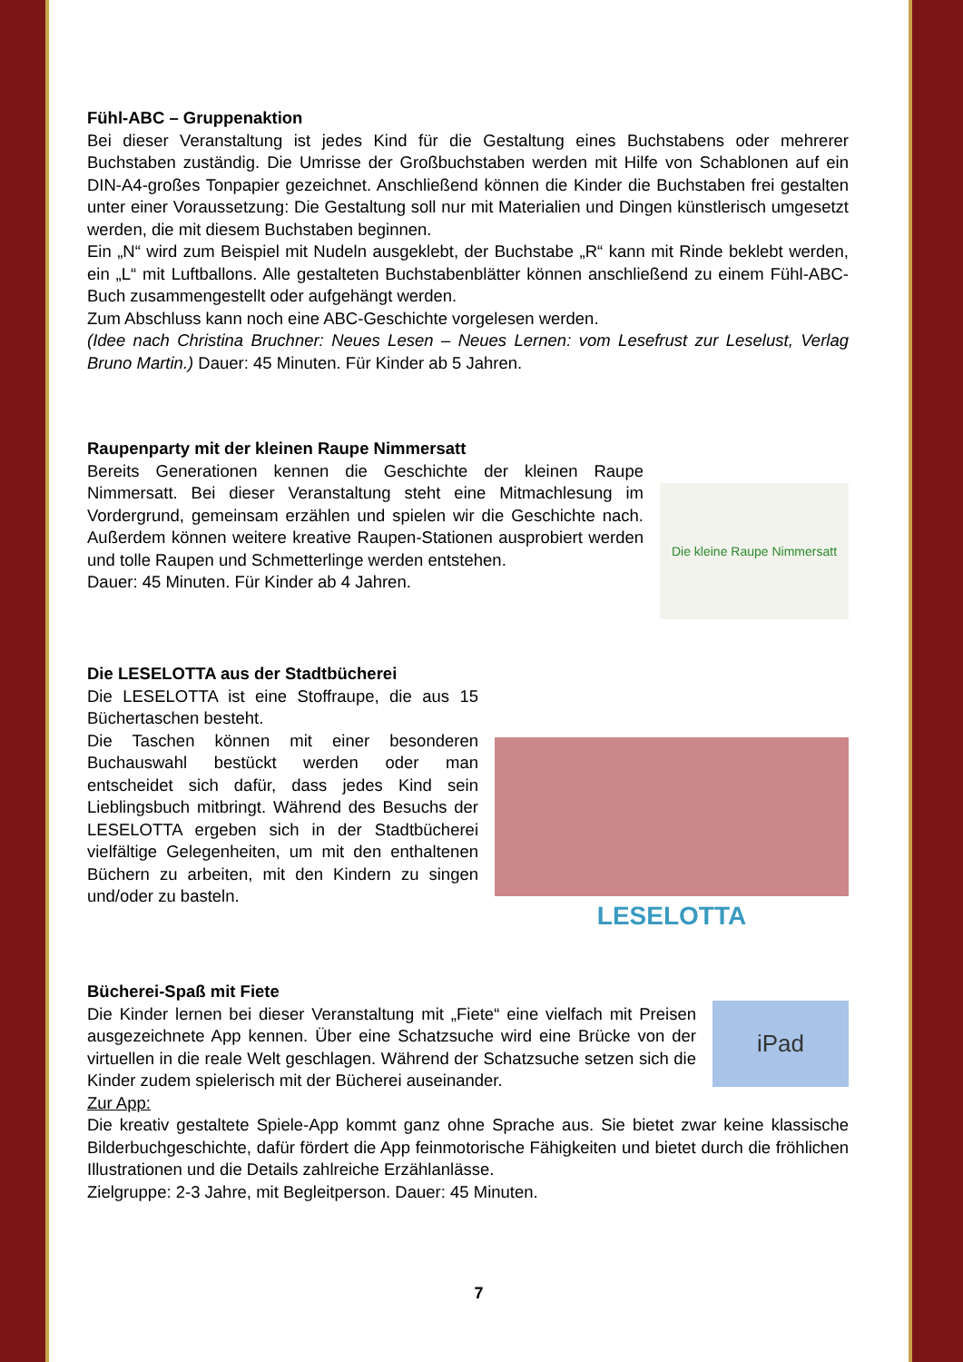Fühl-ABC – Gruppenaktion
Bei dieser Veranstaltung ist jedes Kind für die Gestaltung eines Buchstabens oder mehrerer Buchstaben zuständig. Die Umrisse der Großbuchstaben werden mit Hilfe von Schablonen auf ein DIN-A4-großes Tonpapier gezeichnet. Anschließend können die Kinder die Buchstaben frei gestalten unter einer Voraussetzung: Die Gestaltung soll nur mit Materialien und Dingen künstlerisch umgesetzt werden, die mit diesem Buchstaben beginnen.
Ein „N“ wird zum Beispiel mit Nudeln ausgeklebt, der Buchstabe „R“ kann mit Rinde beklebt werden, ein „L“ mit Luftballons. Alle gestalteten Buchstabenblätter können anschließend zu einem Fühl-ABC-Buch zusammengestellt oder aufgehängt werden.
Zum Abschluss kann noch eine ABC-Geschichte vorgelesen werden.
(Idee nach Christina Bruchner: Neues Lesen – Neues Lernen: vom Lesefrust zur Leselust, Verlag Bruno Martin.) Dauer: 45 Minuten. Für Kinder ab 5 Jahren.
Die kleine Raupe Nimmersatt
Raupenparty mit der kleinen Raupe Nimmersatt
Bereits Generationen kennen die Geschichte der kleinen Raupe Nimmersatt. Bei dieser Veranstaltung steht eine Mitmachlesung im Vordergrund, gemeinsam erzählen und spielen wir die Geschichte nach. Außerdem können weitere kreative Raupen-Stationen ausprobiert werden und tolle Raupen und Schmetterlinge werden entstehen.
Dauer: 45 Minuten. Für Kinder ab 4 Jahren.
LESELOTTA
Die LESELOTTA aus der Stadtbücherei
Die LESELOTTA ist eine Stoffraupe, die aus 15 Büchertaschen besteht.
Die Taschen können mit einer besonderen Buchauswahl bestückt werden oder man entscheidet sich dafür, dass jedes Kind sein Lieblingsbuch mitbringt. Während des Besuchs der LESELOTTA ergeben sich in der Stadtbücherei vielfältige Gelegenheiten, um mit den enthaltenen Büchern zu arbeiten, mit den Kindern zu singen und/oder zu basteln.
iPad
Bücherei-Spaß mit Fiete
Die Kinder lernen bei dieser Veranstaltung mit „Fiete“ eine vielfach mit Preisen ausgezeichnete App kennen. Über eine Schatzsuche wird eine Brücke von der virtuellen in die reale Welt geschlagen. Während der Schatzsuche setzen sich die Kinder zudem spielerisch mit der Bücherei auseinander.
Zur App:
Die kreativ gestaltete Spiele-App kommt ganz ohne Sprache aus. Sie bietet zwar keine klassische Bilderbuchgeschichte, dafür fördert die App feinmotorische Fähigkeiten und bietet durch die fröhlichen Illustrationen und die Details zahlreiche Erzählanlässe.
Zielgruppe: 2-3 Jahre, mit Begleitperson. Dauer: 45 Minuten.
7